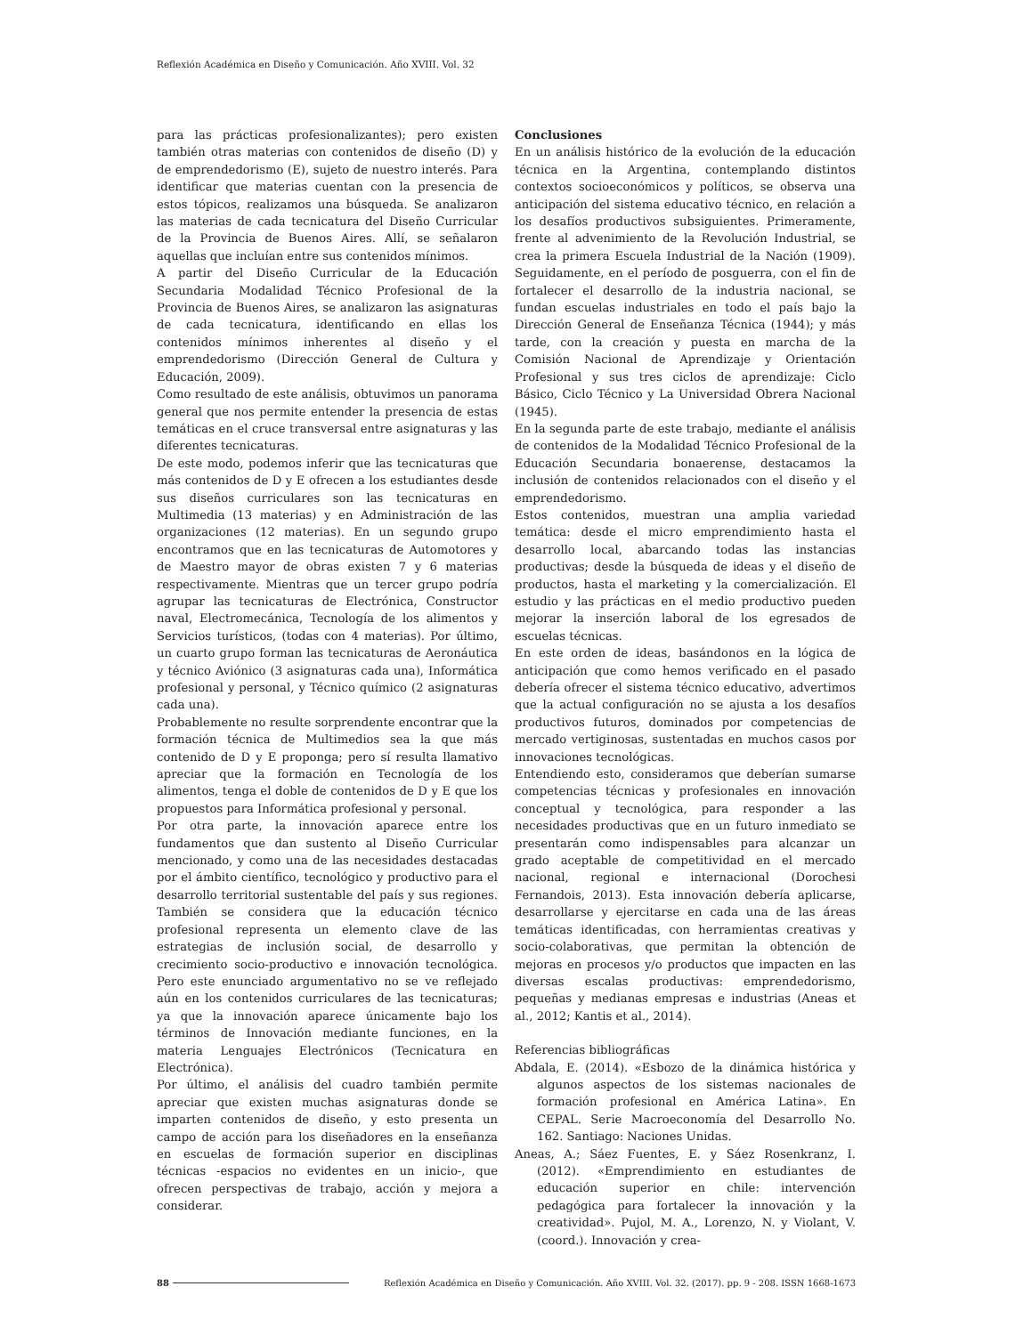Reflexión Académica en Diseño y Comunicación. Año XVIII. Vol. 32
para las prácticas profesionalizantes); pero existen también otras materias con contenidos de diseño (D) y de emprendedorismo (E), sujeto de nuestro interés. Para identificar que materias cuentan con la presencia de estos tópicos, realizamos una búsqueda. Se analizaron las materias de cada tecnicatura del Diseño Curricular de la Provincia de Buenos Aires. Allí, se señalaron aquellas que incluían entre sus contenidos mínimos.
A partir del Diseño Curricular de la Educación Secundaria Modalidad Técnico Profesional de la Provincia de Buenos Aires, se analizaron las asignaturas de cada tecnicatura, identificando en ellas los contenidos mínimos inherentes al diseño y el emprendedorismo (Dirección General de Cultura y Educación, 2009).
Como resultado de este análisis, obtuvimos un panorama general que nos permite entender la presencia de estas temáticas en el cruce transversal entre asignaturas y las diferentes tecnicaturas.
De este modo, podemos inferir que las tecnicaturas que más contenidos de D y E ofrecen a los estudiantes desde sus diseños curriculares son las tecnicaturas en Multimedia (13 materias) y en Administración de las organizaciones (12 materias). En un segundo grupo encontramos que en las tecnicaturas de Automotores y de Maestro mayor de obras existen 7 y 6 materias respectivamente. Mientras que un tercer grupo podría agrupar las tecnicaturas de Electrónica, Constructor naval, Electromecánica, Tecnología de los alimentos y Servicios turísticos, (todas con 4 materias). Por último, un cuarto grupo forman las tecnicaturas de Aeronáutica y técnico Aviónico (3 asignaturas cada una), Informática profesional y personal, y Técnico químico (2 asignaturas cada una).
Probablemente no resulte sorprendente encontrar que la formación técnica de Multimedios sea la que más contenido de D y E proponga; pero sí resulta llamativo apreciar que la formación en Tecnología de los alimentos, tenga el doble de contenidos de D y E que los propuestos para Informática profesional y personal.
Por otra parte, la innovación aparece entre los fundamentos que dan sustento al Diseño Curricular mencionado, y como una de las necesidades destacadas por el ámbito científico, tecnológico y productivo para el desarrollo territorial sustentable del país y sus regiones. También se considera que la educación técnico profesional representa un elemento clave de las estrategias de inclusión social, de desarrollo y crecimiento socio-productivo e innovación tecnológica. Pero este enunciado argumentativo no se ve reflejado aún en los contenidos curriculares de las tecnicaturas; ya que la innovación aparece únicamente bajo los términos de Innovación mediante funciones, en la materia Lenguajes Electrónicos (Tecnicatura en Electrónica).
Por último, el análisis del cuadro también permite apreciar que existen muchas asignaturas donde se imparten contenidos de diseño, y esto presenta un campo de acción para los diseñadores en la enseñanza en escuelas de formación superior en disciplinas técnicas -espacios no evidentes en un inicio-, que ofrecen perspectivas de trabajo, acción y mejora a considerar.
Conclusiones
En un análisis histórico de la evolución de la educación técnica en la Argentina, contemplando distintos contextos socioeconómicos y políticos, se observa una anticipación del sistema educativo técnico, en relación a los desafíos productivos subsiguientes. Primeramente, frente al advenimiento de la Revolución Industrial, se crea la primera Escuela Industrial de la Nación (1909). Seguidamente, en el período de posguerra, con el fin de fortalecer el desarrollo de la industria nacional, se fundan escuelas industriales en todo el país bajo la Dirección General de Enseñanza Técnica (1944); y más tarde, con la creación y puesta en marcha de la Comisión Nacional de Aprendizaje y Orientación Profesional y sus tres ciclos de aprendizaje: Ciclo Básico, Ciclo Técnico y La Universidad Obrera Nacional (1945).
En la segunda parte de este trabajo, mediante el análisis de contenidos de la Modalidad Técnico Profesional de la Educación Secundaria bonaerense, destacamos la inclusión de contenidos relacionados con el diseño y el emprendedorismo.
Estos contenidos, muestran una amplia variedad temática: desde el micro emprendimiento hasta el desarrollo local, abarcando todas las instancias productivas; desde la búsqueda de ideas y el diseño de productos, hasta el marketing y la comercialización. El estudio y las prácticas en el medio productivo pueden mejorar la inserción laboral de los egresados de escuelas técnicas.
En este orden de ideas, basándonos en la lógica de anticipación que como hemos verificado en el pasado debería ofrecer el sistema técnico educativo, advertimos que la actual configuración no se ajusta a los desafíos productivos futuros, dominados por competencias de mercado vertiginosas, sustentadas en muchos casos por innovaciones tecnológicas.
Entendiendo esto, consideramos que deberían sumarse competencias técnicas y profesionales en innovación conceptual y tecnológica, para responder a las necesidades productivas que en un futuro inmediato se presentarán como indispensables para alcanzar un grado aceptable de competitividad en el mercado nacional, regional e internacional (Dorochesi Fernandois, 2013). Esta innovación debería aplicarse, desarrollarse y ejercitarse en cada una de las áreas temáticas identificadas, con herramientas creativas y socio-colaborativas, que permitan la obtención de mejoras en procesos y/o productos que impacten en las diversas escalas productivas: emprendedorismo, pequeñas y medianas empresas e industrias (Aneas et al., 2012; Kantis et al., 2014).
Referencias bibliográficas
Abdala, E. (2014). «Esbozo de la dinámica histórica y algunos aspectos de los sistemas nacionales de formación profesional en América Latina». En CEPAL. Serie Macroeconomía del Desarrollo No. 162. Santiago: Naciones Unidas.
Aneas, A.; Sáez Fuentes, E. y Sáez Rosenkranz, I. (2012). «Emprendimiento en estudiantes de educación superior en chile: intervención pedagógica para fortalecer la innovación y la creatividad». Pujol, M. A., Lorenzo, N. y Violant, V. (coord.). Innovación y crea-
88 Reflexión Académica en Diseño y Comunicación. Año XVIII. Vol. 32. (2017). pp. 9 - 208. ISSN 1668-1673